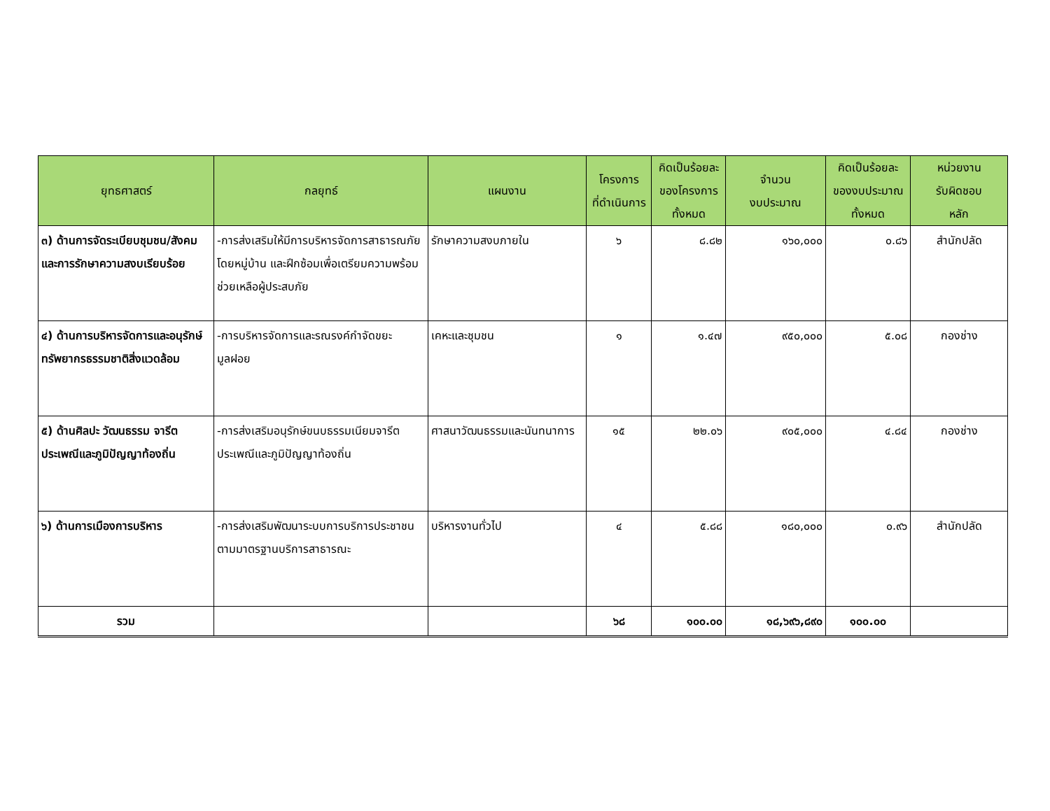| ยุทธศาสตร์ | กลยุทธ์ | แผนงาน | โครงการ ที่ดำเนินการ | คิดเป็นร้อยละ ของโครงการ ทั้งหมด | จำนวน งบประมาณ | คิดเป็นร้อยละ ของงบประมาณ ทั้งหมด | หน่วยงาน รับผิดชอบ หลัก |
| --- | --- | --- | --- | --- | --- | --- | --- |
| ๓) ด้านการจัดระเบียบชุมชน/สังคมและการรักษาความสงบเรียบร้อย | -การส่งเสริมให้มีการบริหารจัดการสาธารณภัยโดยหมู่บ้าน และฝึกซ้อมเพื่อเตรียมความพร้อมช่วยเหลือผู้ประสบภัย | รักษาความสงบภายใน | ๖ | ๘.๘๒ | ๑๖๐,๐๐๐ | ๐.๘๖ | สำนักปลัด |
| ๔) ด้านการบริหารจัดการและอนุรักษ์ทรัพยากรธรรมชาติสิ่งแวดล้อม | -การบริหารจัดการและรณรงค์กำจัดขยะมูลฝอย | เคหะและชุมชน | ๑ | ๑.๔๗ | ๙๕๐,๐๐๐ | ๕.๐๘ | กองช่าง |
| ๕) ด้านศิลปะ วัฒนธรรม จารีตประเพณีและภูมิปัญญาท้องถิ่น | -การส่งเสริมอนุรักษ์ขนบธรรมเนียมจารีตประเพณีและภูมิปัญญาท้องถิ่น | ศาสนาวัฒนธรรมและนันทนาการ | ๑๕ | ๒๒.๐๖ | ๙๐๕,๐๐๐ | ๔.๘๔ | กองช่าง |
| ๖) ด้านการเมืองการบริหาร | -การส่งเสริมพัฒนาระบบการบริการประชาชนตามมาตรฐานบริการสาธารณะ | บริหารงานทั่วไป | ๔ | ๕.๘๘ | ๑๘๐,๐๐๐ | ๐.๙๖ | สำนักปลัด |
| รวม | | | ๖๘ | ๑๐๐.๐๐ | ๑๘,๖๙๖,๘๙๐ | ๑๐๐.๐๐ | |